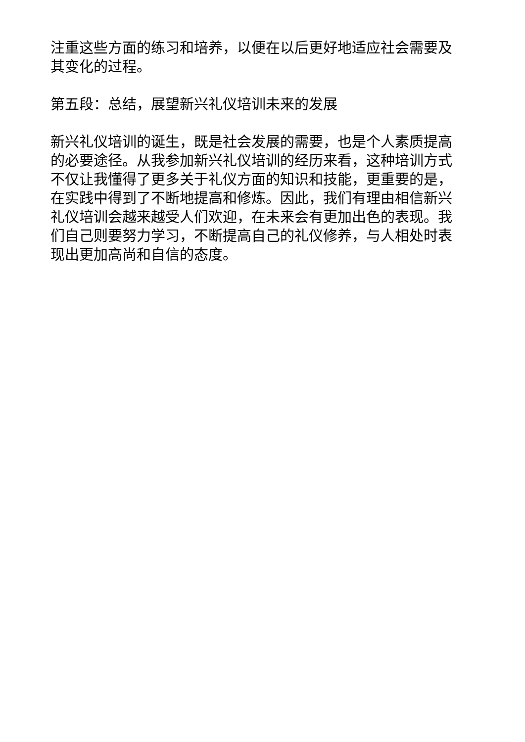注重这些方面的练习和培养，以便在以后更好地适应社会需要及其变化的过程。
第五段：总结，展望新兴礼仪培训未来的发展
新兴礼仪培训的诞生，既是社会发展的需要，也是个人素质提高的必要途径。从我参加新兴礼仪培训的经历来看，这种培训方式不仅让我懂得了更多关于礼仪方面的知识和技能，更重要的是，在实践中得到了不断地提高和修炼。因此，我们有理由相信新兴礼仪培训会越来越受人们欢迎，在未来会有更加出色的表现。我们自己则要努力学习，不断提高自己的礼仪修养，与人相处时表现出更加高尚和自信的态度。